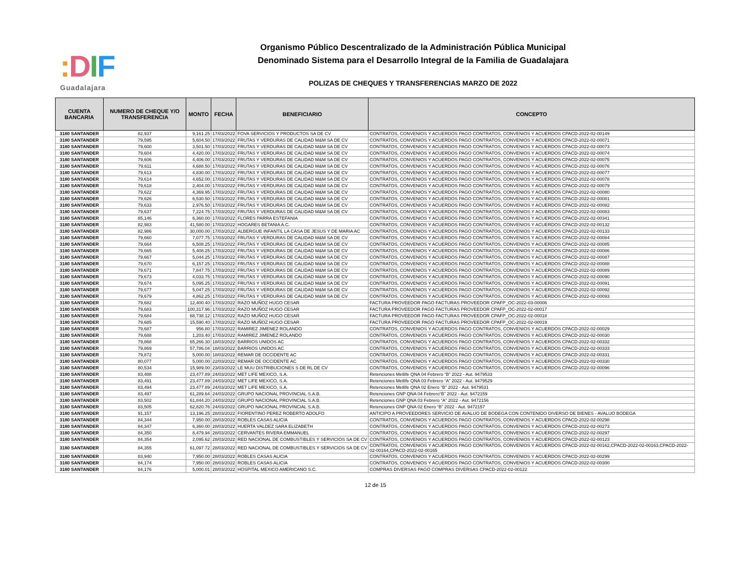: DIF
Guadalajara
Organismo Público Descentralizado de la Administración Pública Municipal
Denominado Sistema para el Desarrollo Integral de la Familia de Guadalajara
POLIZAS DE CHEQUES Y TRANSFERENCIAS MARZO DE 2022
| CUENTA BANCARIA | NUMERO DE CHEQUE Y/O TRANSFERENCIA | MONTO | FECHA | BENEFICIARIO | CONCEPTO |
| --- | --- | --- | --- | --- | --- |
| 3180 SANTANDER | 82,937 | 9,161.25 | 17/03/2022 | FOVA SERVICIOS Y PRODUCTOS SA DE CV | CONTRATOS, CONVENIOS Y ACUERDOS PAGO CONTRATOS, CONVENIOS Y ACUERDOS CPACD-2022-02-00149 |
| 3180 SANTANDER | 79,595 | 5,604.50 | 17/03/2022 | FRUTAS Y VERDURAS DE CALIDAD M&M SA DE CV | CONTRATOS, CONVENIOS Y ACUERDOS PAGO CONTRATOS, CONVENIOS Y ACUERDOS CPACD-2022-02-00071 |
| 3180 SANTANDER | 79,600 | 3,501.50 | 17/03/2022 | FRUTAS Y VERDURAS DE CALIDAD M&M SA DE CV | CONTRATOS, CONVENIOS Y ACUERDOS PAGO CONTRATOS, CONVENIOS Y ACUERDOS CPACD-2022-02-00073 |
| 3180 SANTANDER | 79,604 | 4,420.00 | 17/03/2022 | FRUTAS Y VERDURAS DE CALIDAD M&M SA DE CV | CONTRATOS, CONVENIOS Y ACUERDOS PAGO CONTRATOS, CONVENIOS Y ACUERDOS CPACD-2022-02-00074 |
| 3180 SANTANDER | 79,606 | 4,406.00 | 17/03/2022 | FRUTAS Y VERDURAS DE CALIDAD M&M SA DE CV | CONTRATOS, CONVENIOS Y ACUERDOS PAGO CONTRATOS, CONVENIOS Y ACUERDOS CPACD-2022-02-00075 |
| 3180 SANTANDER | 79,611 | 4,688.50 | 17/03/2022 | FRUTAS Y VERDURAS DE CALIDAD M&M SA DE CV | CONTRATOS, CONVENIOS Y ACUERDOS PAGO CONTRATOS, CONVENIOS Y ACUERDOS CPACD-2022-02-00076 |
| 3180 SANTANDER | 79,613 | 4,830.00 | 17/03/2022 | FRUTAS Y VERDURAS DE CALIDAD M&M SA DE CV | CONTRATOS, CONVENIOS Y ACUERDOS PAGO CONTRATOS, CONVENIOS Y ACUERDOS CPACD-2022-02-00077 |
| 3180 SANTANDER | 79,614 | 4,652.00 | 17/03/2022 | FRUTAS Y VERDURAS DE CALIDAD M&M SA DE CV | CONTRATOS, CONVENIOS Y ACUERDOS PAGO CONTRATOS, CONVENIOS Y ACUERDOS CPACD-2022-02-00078 |
| 3180 SANTANDER | 79,618 | 2,404.00 | 17/03/2022 | FRUTAS Y VERDURAS DE CALIDAD M&M SA DE CV | CONTRATOS, CONVENIOS Y ACUERDOS PAGO CONTRATOS, CONVENIOS Y ACUERDOS CPACD-2022-02-00079 |
| 3180 SANTANDER | 79,622 | 4,369.95 | 17/03/2022 | FRUTAS Y VERDURAS DE CALIDAD M&M SA DE CV | CONTRATOS, CONVENIOS Y ACUERDOS PAGO CONTRATOS, CONVENIOS Y ACUERDOS CPACD-2022-02-00080 |
| 3180 SANTANDER | 79,626 | 6,530.50 | 17/03/2022 | FRUTAS Y VERDURAS DE CALIDAD M&M SA DE CV | CONTRATOS, CONVENIOS Y ACUERDOS PAGO CONTRATOS, CONVENIOS Y ACUERDOS CPACD-2022-02-00081 |
| 3180 SANTANDER | 79,633 | 2,976.50 | 17/03/2022 | FRUTAS Y VERDURAS DE CALIDAD M&M SA DE CV | CONTRATOS, CONVENIOS Y ACUERDOS PAGO CONTRATOS, CONVENIOS Y ACUERDOS CPACD-2022-02-00082 |
| 3180 SANTANDER | 79,637 | 7,224.75 | 17/03/2022 | FRUTAS Y VERDURAS DE CALIDAD M&M SA DE CV | CONTRATOS, CONVENIOS Y ACUERDOS PAGO CONTRATOS, CONVENIOS Y ACUERDOS CPACD-2022-02-00083 |
| 3180 SANTANDER | 85,146 | 6,360.00 | 17/03/2022 | FLORES PARRA ESTEFANIA | CONTRATOS, CONVENIOS Y ACUERDOS PAGO CONTRATOS, CONVENIOS Y ACUERDOS CPACD-2022-02-00341 |
| 3180 SANTANDER | 82,983 | 41,580.00 | 17/03/2022 | HOGARES BETANIA A.C. | CONTRATOS, CONVENIOS Y ACUERDOS PAGO CONTRATOS, CONVENIOS Y ACUERDOS CPACD-2022-02-00132 |
| 3180 SANTANDER | 82,986 | 30,000.00 | 17/03/2022 | ALBERGUE INFANTIL LA CASA DE JESUS Y DE MARIA AC | CONTRATOS, CONVENIOS Y ACUERDOS PAGO CONTRATOS, CONVENIOS Y ACUERDOS CPACD-2022-02-00133 |
| 3180 SANTANDER | 79,660 | 7,077.75 | 17/03/2022 | FRUTAS Y VERDURAS DE CALIDAD M&M SA DE CV | CONTRATOS, CONVENIOS Y ACUERDOS PAGO CONTRATOS, CONVENIOS Y ACUERDOS CPACD-2022-02-00084 |
| 3180 SANTANDER | 79,664 | 6,508.25 | 17/03/2022 | FRUTAS Y VERDURAS DE CALIDAD M&M SA DE CV | CONTRATOS, CONVENIOS Y ACUERDOS PAGO CONTRATOS, CONVENIOS Y ACUERDOS CPACD-2022-02-00085 |
| 3180 SANTANDER | 79,665 | 5,408.25 | 17/03/2022 | FRUTAS Y VERDURAS DE CALIDAD M&M SA DE CV | CONTRATOS, CONVENIOS Y ACUERDOS PAGO CONTRATOS, CONVENIOS Y ACUERDOS CPACD-2022-02-00086 |
| 3180 SANTANDER | 79,667 | 5,044.25 | 17/03/2022 | FRUTAS Y VERDURAS DE CALIDAD M&M SA DE CV | CONTRATOS, CONVENIOS Y ACUERDOS PAGO CONTRATOS, CONVENIOS Y ACUERDOS CPACD-2022-02-00087 |
| 3180 SANTANDER | 79,670 | 6,157.25 | 17/03/2022 | FRUTAS Y VERDURAS DE CALIDAD M&M SA DE CV | CONTRATOS, CONVENIOS Y ACUERDOS PAGO CONTRATOS, CONVENIOS Y ACUERDOS CPACD-2022-02-00088 |
| 3180 SANTANDER | 79,671 | 7,847.75 | 17/03/2022 | FRUTAS Y VERDURAS DE CALIDAD M&M SA DE CV | CONTRATOS, CONVENIOS Y ACUERDOS PAGO CONTRATOS, CONVENIOS Y ACUERDOS CPACD-2022-02-00089 |
| 3180 SANTANDER | 79,673 | 4,033.75 | 17/03/2022 | FRUTAS Y VERDURAS DE CALIDAD M&M SA DE CV | CONTRATOS, CONVENIOS Y ACUERDOS PAGO CONTRATOS, CONVENIOS Y ACUERDOS CPACD-2022-02-00090 |
| 3180 SANTANDER | 79,674 | 5,095.25 | 17/03/2022 | FRUTAS Y VERDURAS DE CALIDAD M&M SA DE CV | CONTRATOS, CONVENIOS Y ACUERDOS PAGO CONTRATOS, CONVENIOS Y ACUERDOS CPACD-2022-02-00091 |
| 3180 SANTANDER | 79,677 | 5,047.25 | 17/03/2022 | FRUTAS Y VERDURAS DE CALIDAD M&M SA DE CV | CONTRATOS, CONVENIOS Y ACUERDOS PAGO CONTRATOS, CONVENIOS Y ACUERDOS CPACD-2022-02-00092 |
| 3180 SANTANDER | 79,679 | 4,862.25 | 17/03/2022 | FRUTAS Y VERDURAS DE CALIDAD M&M SA DE CV | CONTRATOS, CONVENIOS Y ACUERDOS PAGO CONTRATOS, CONVENIOS Y ACUERDOS CPACD-2022-02-00093 |
| 3180 SANTANDER | 79,682 | 12,400.40 | 17/03/2022 | RAZO MUÑOZ HUGO CESAR | FACTURA PROVEEDOR PAGO FACTURAS PROVEEDOR CPAFP_OC-2022-03-00006 |
| 3180 SANTANDER | 79,683 | 100,317.96 | 17/03/2022 | RAZO MUÑOZ HUGO CESAR | FACTURA PROVEEDOR PAGO FACTURAS PROVEEDOR CPAFP_OC-2022-02-00017 |
| 3180 SANTANDER | 79,684 | 68,738.12 | 17/03/2022 | RAZO MUÑOZ HUGO CESAR | FACTURA PROVEEDOR PAGO FACTURAS PROVEEDOR CPAFP_OC-2022-02-00018 |
| 3180 SANTANDER | 79,685 | 15,590.40 | 17/03/2022 | RAZO MUÑOZ HUGO CESAR | FACTURA PROVEEDOR PAGO FACTURAS PROVEEDOR CPAFP_OC-2022-02-00019 |
| 3180 SANTANDER | 79,687 | 956.80 | 17/03/2022 | RAMIREZ JIMENEZ ROLANDO | CONTRATOS, CONVENIOS Y ACUERDOS PAGO CONTRATOS, CONVENIOS Y ACUERDOS CPACD-2022-02-00029 |
| 3180 SANTANDER | 79,688 | 1,203.40 | 17/03/2022 | RAMIREZ JIMENEZ ROLANDO | CONTRATOS, CONVENIOS Y ACUERDOS PAGO CONTRATOS, CONVENIOS Y ACUERDOS CPACD-2022-02-00030 |
| 3180 SANTANDER | 79,868 | 65,266.30 | 18/03/2022 | BARRIOS UNIDOS AC | CONTRATOS, CONVENIOS Y ACUERDOS PAGO CONTRATOS, CONVENIOS Y ACUERDOS CPACD-2022-02-00332 |
| 3180 SANTANDER | 79,869 | 57,786.04 | 18/03/2022 | BARRIOS UNIDOS AC | CONTRATOS, CONVENIOS Y ACUERDOS PAGO CONTRATOS, CONVENIOS Y ACUERDOS CPACD-2022-02-00333 |
| 3180 SANTANDER | 79,872 | 5,000.00 | 18/03/2022 | REMAR DE OCCIDENTE AC | CONTRATOS, CONVENIOS Y ACUERDOS PAGO CONTRATOS, CONVENIOS Y ACUERDOS CPACD-2022-02-00331 |
| 3180 SANTANDER | 80,077 | 5,000.00 | 22/03/2022 | REMAR DE OCCIDENTE AC | CONTRATOS, CONVENIOS Y ACUERDOS PAGO CONTRATOS, CONVENIOS Y ACUERDOS CPACD-2022-02-00330 |
| 3180 SANTANDER | 80,534 | 15,989.00 | 23/03/2022 | LE MUU DISTRIBUCIONES S DE RL DE CV | CONTRATOS, CONVENIOS Y ACUERDOS PAGO CONTRATOS, CONVENIOS Y ACUERDOS CPACD-2022-02-00096 |
| 3180 SANTANDER | 83,488 | 23,477.89 | 24/03/2022 | MET LIFE MEXICO, S.A. | Retenciones Metlife QNA 04 Febrero “B” 2022 - Aut. 9479533 |
| 3180 SANTANDER | 83,491 | 23,477.89 | 24/03/2022 | MET LIFE MEXICO, S.A. | Retenciones Metlife QNA 03 Febrero “A” 2022 - Aut. 9479529 |
| 3180 SANTANDER | 83,494 | 23,477.89 | 24/03/2022 | MET LIFE MEXICO, S.A. | Retenciones Metlife QNA 02 Enero “B” 2022 - Aut. 9479531 |
| 3180 SANTANDER | 83,497 | 61,289.64 | 24/03/2022 | GRUPO NACIONAL PROVINCIAL S.A.B. | Retenciones GNP QNA 04 Febrero“B” 2022 - Aut. 9472159 |
| 3180 SANTANDER | 83,502 | 61,844.20 | 24/03/2022 | GRUPO NACIONAL PROVINCIAL S.A.B. | Retenciones GNP QNA 03 Febrero “A” 2022 - Aut. 9472156 |
| 3180 SANTANDER | 83,505 | 62,820.76 | 24/03/2022 | GRUPO NACIONAL PROVINCIAL S.A.B. | Retenciones GNP QNA 02 Enero “B” 2022 - Aut. 9472157 |
| 3180 SANTANDER | 91,157 | 13,196.25 | 28/03/2022 | FIORENTINO PEREZ ROBERTO ADOLFO | ANTICIPO A PROVEEDORES SERVICIO DE AVALUO DE BODEGA CON CONTENIDO DIVERSO DE BIENES - AVALUO BODEGA |
| 3180 SANTANDER | 84,344 | 7,950.00 | 28/03/2022 | ROBLES CASAS ALICIA | CONTRATOS, CONVENIOS Y ACUERDOS PAGO CONTRATOS, CONVENIOS Y ACUERDOS CPACD-2022-02-00298 |
| 3180 SANTANDER | 84,347 | 6,360.00 | 28/03/2022 | HUERTA VALDEZ SARA ELIZABETH | CONTRATOS, CONVENIOS Y ACUERDOS PAGO CONTRATOS, CONVENIOS Y ACUERDOS CPACD-2022-02-00273 |
| 3180 SANTANDER | 84,350 | 8,479.94 | 28/03/2022 | CERVANTES RIVERA EMMANUEL | CONTRATOS, CONVENIOS Y ACUERDOS PAGO CONTRATOS, CONVENIOS Y ACUERDOS CPACD-2022-02-00297 |
| 3180 SANTANDER | 84,354 | 2,095.62 | 28/03/2022 | RED NACIONAL DE COMBUSTIBLES Y SERVICIOS SA DE CV | CONTRATOS, CONVENIOS Y ACUERDOS PAGO CONTRATOS, CONVENIOS Y ACUERDOS CPACD-2022-02-00123 |
| 3180 SANTANDER | 84,355 | 61,097.72 | 28/03/2022 | RED NACIONAL DE COMBUSTIBLES Y SERVICIOS SA DE CV | CONTRATOS, CONVENIOS Y ACUERDOS PAGO CONTRATOS, CONVENIOS Y ACUERDOS CPACD-2022-02-00162,CPACD-2022-02-00163,CPACD-2022-02-00164,CPACD-2022-02-00165 |
| 3180 SANTANDER | 83,940 | 7,950.00 | 28/03/2022 | ROBLES CASAS ALICIA | CONTRATOS, CONVENIOS Y ACUERDOS PAGO CONTRATOS, CONVENIOS Y ACUERDOS CPACD-2022-02-00299 |
| 3180 SANTANDER | 84,174 | 7,950.00 | 28/03/2022 | ROBLES CASAS ALICIA | CONTRATOS, CONVENIOS Y ACUERDOS PAGO CONTRATOS, CONVENIOS Y ACUERDOS CPACD-2022-02-00300 |
| 3180 SANTANDER | 84,176 | 5,000.01 | 28/03/2022 | HOSPITAL MEXICO AMERICANO S.C. | COMPRAS DIVERSAS PAGO COMPRAS DIVERSAS CPACD-2022-02-00122 |
12 de 15